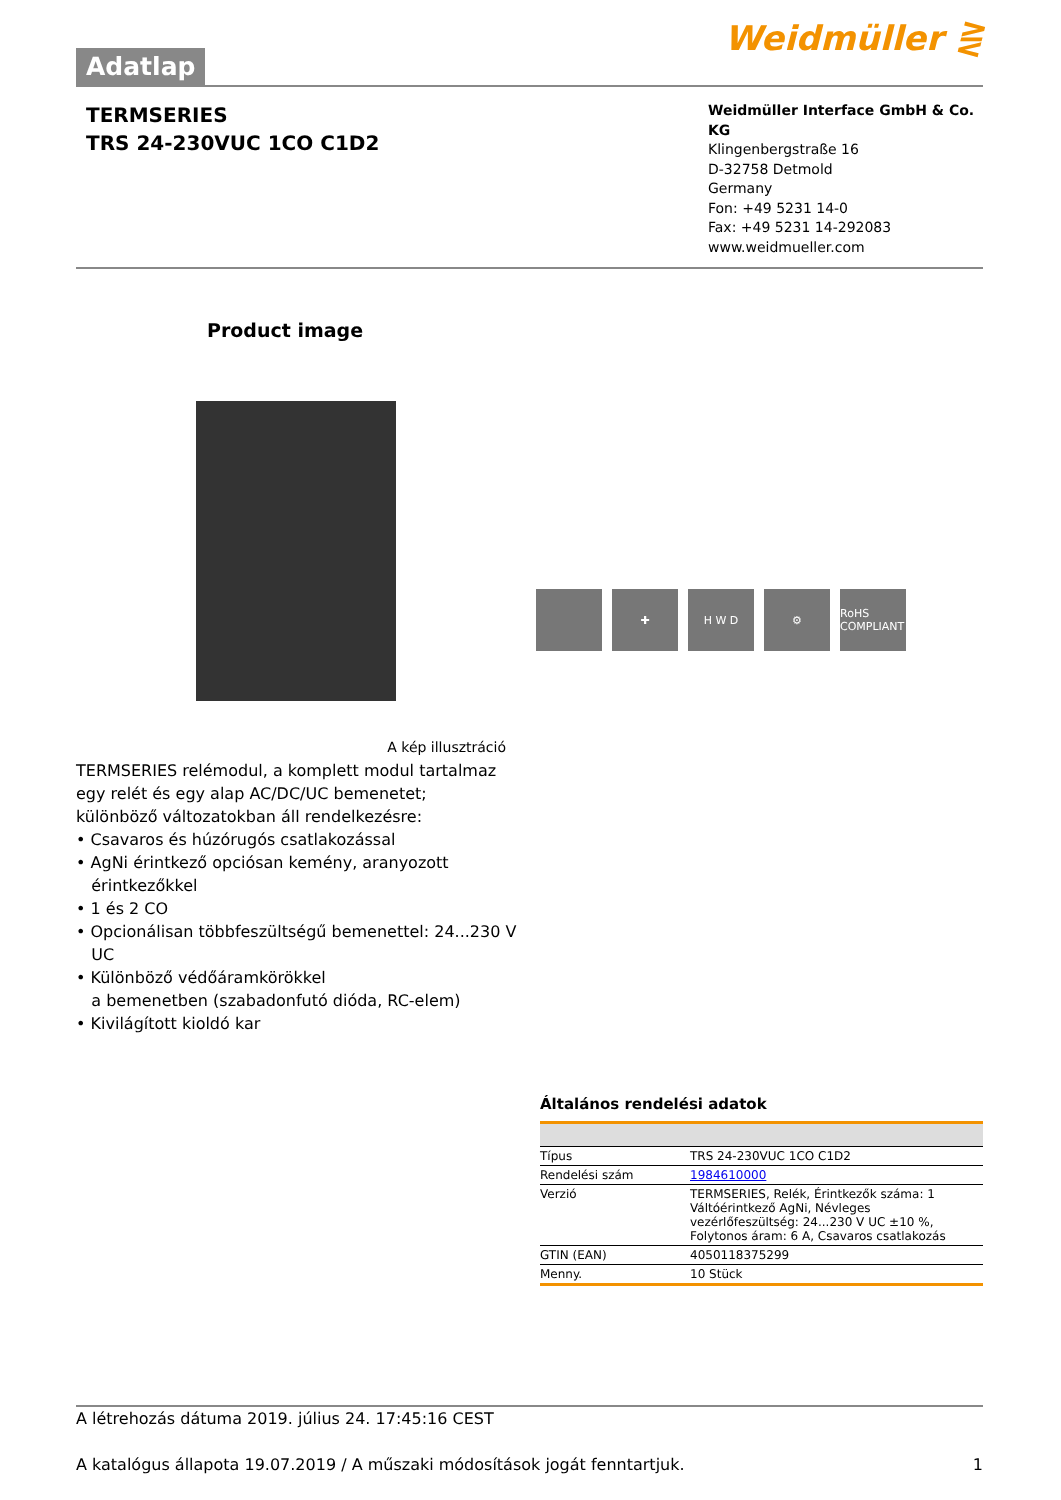Adatlap
Weidmüller ⋛
TERMSERIES
TRS 24-230VUC 1CO C1D2
Weidmüller Interface GmbH & Co. KG
Klingenbergstraße 16
D-32758 Detmold
Germany
Fon: +49 5231 14-0
Fax: +49 5231 14-292083
www.weidmueller.com
Product image
A kép illusztráció
✚ H W D ⚙ RoHS COMPLIANT
TERMSERIES relémodul, a komplett modul tartalmaz
egy relét és egy alap AC/DC/UC bemenetet;
különböző változatokban áll rendelkezésre:
• Csavaros és húzórugós csatlakozással
• AgNi érintkező opciósan kemény, aranyozott
érintkezőkkel
• 1 és 2 CO
• Opcionálisan többfeszültségű bemenettel: 24...230 V
UC
• Különböző védőáramkörökkel
a bemenetben (szabadonfutó dióda, RC-elem)
• Kivilágított kioldó kar
Általános rendelési adatok
| Típus | TRS 24-230VUC 1CO C1D2 |
| Rendelési szám | 1984610000 |
| Verzió | TERMSERIES, Relék, Érintkezők száma: 1 Váltóérintkező AgNi, Névleges vezérlőfeszültség: 24...230 V UC ±10 %, Folytonos áram: 6 A, Csavaros csatlakozás |
| GTIN (EAN) | 4050118375299 |
| Menny. | 10 Stück |
A létrehozás dátuma 2019. július 24. 17:45:16 CEST
A katalógus állapota 19.07.2019 / A műszaki módosítások jogát fenntartjuk. 1